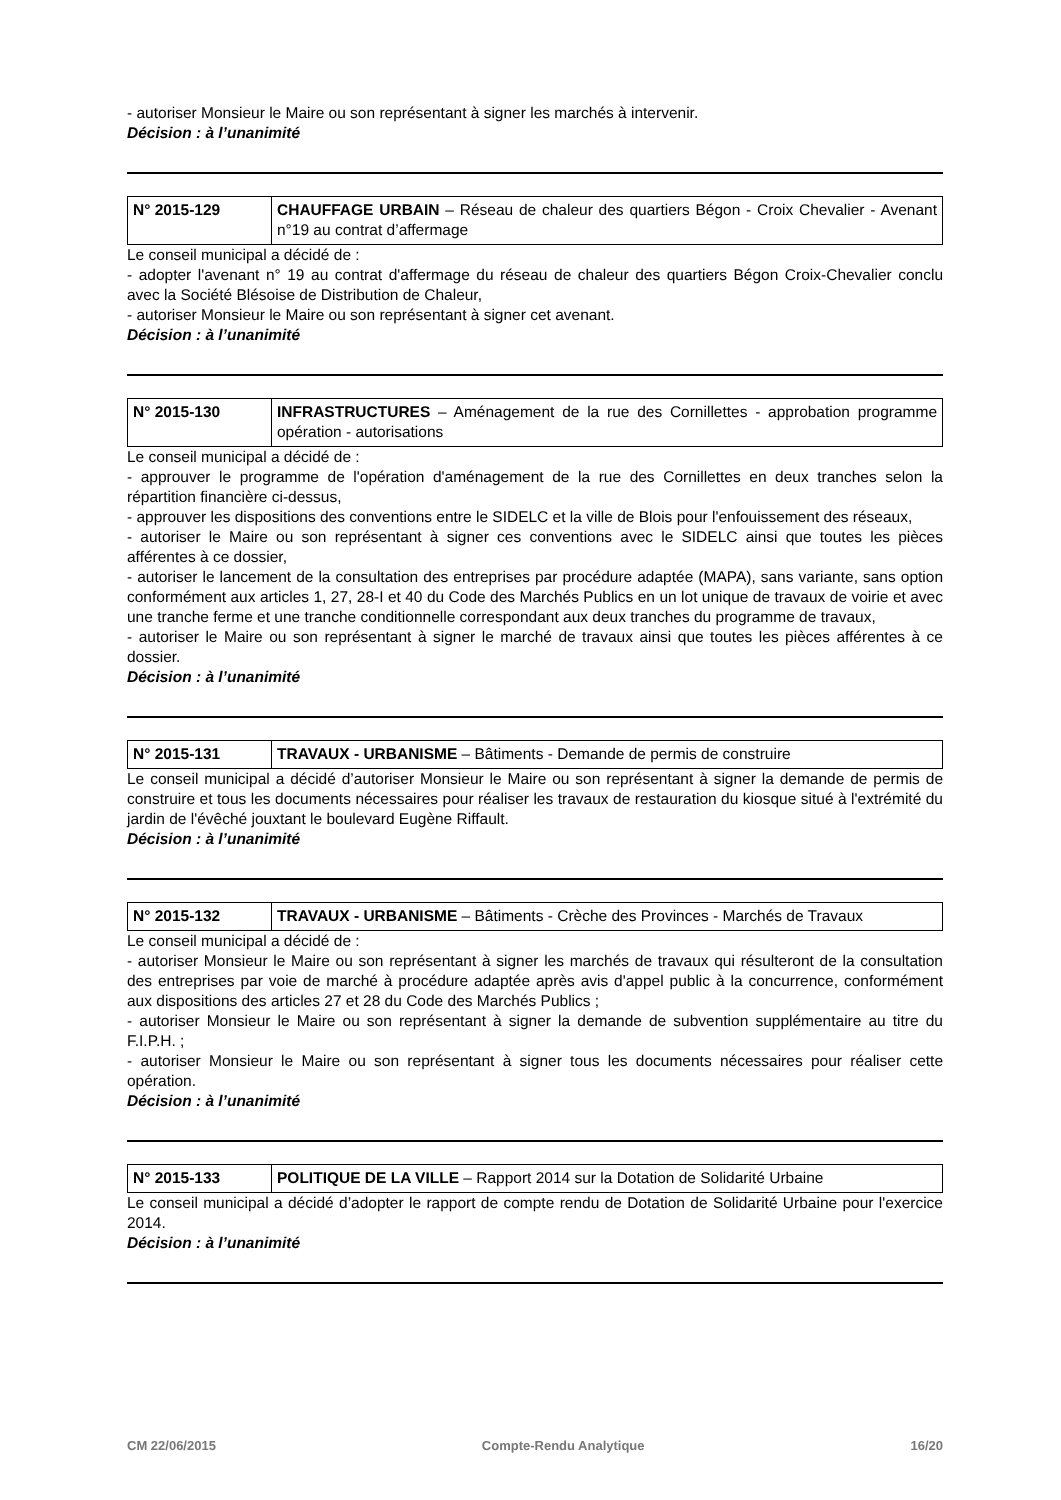- autoriser Monsieur le Maire ou son représentant à signer les marchés à intervenir.
Décision : à l’unanimité
| N° 2015-129 | CHAUFFAGE URBAIN – Réseau de chaleur des quartiers Bégon - Croix Chevalier - Avenant n°19 au contrat d’affermage |
Le conseil municipal a décidé de :
- adopter l'avenant n° 19 au contrat d'affermage du réseau de chaleur des quartiers Bégon Croix-Chevalier conclu avec la Société Blésoise de Distribution de Chaleur,
- autoriser Monsieur le Maire ou son représentant à signer cet avenant.
Décision : à l’unanimité
| N° 2015-130 | INFRASTRUCTURES – Aménagement de la rue des Cornillettes - approbation programme opération - autorisations |
Le conseil municipal a décidé de :
- approuver le programme de l'opération d'aménagement de la rue des Cornillettes en deux tranches selon la répartition financière ci-dessus,
- approuver les dispositions des conventions entre le SIDELC et la ville de Blois pour l'enfouissement des réseaux,
- autoriser le Maire ou son représentant à signer ces conventions avec le SIDELC ainsi que toutes les pièces afférentes à ce dossier,
- autoriser le lancement de la consultation des entreprises par procédure adaptée (MAPA), sans variante, sans option conformément aux articles 1, 27, 28-I et 40 du Code des Marchés Publics en un lot unique de travaux de voirie et avec une tranche ferme et une tranche conditionnelle correspondant aux deux tranches du programme de travaux,
- autoriser le Maire ou son représentant à signer le marché de travaux ainsi que toutes les pièces afférentes à ce dossier.
Décision : à l’unanimité
| N° 2015-131 | TRAVAUX - URBANISME – Bâtiments - Demande de permis de construire |
Le conseil municipal a décidé d’autoriser Monsieur le Maire ou son représentant à signer la demande de permis de construire et tous les documents nécessaires pour réaliser les travaux de restauration du kiosque situé à l'extrémité du jardin de l'évêché jouxtant le boulevard Eugène Riffault.
Décision : à l’unanimité
| N° 2015-132 | TRAVAUX - URBANISME – Bâtiments - Crèche des Provinces - Marchés de Travaux |
Le conseil municipal a décidé de :
- autoriser Monsieur le Maire ou son représentant à signer les marchés de travaux qui résulteront de la consultation des entreprises par voie de marché à procédure adaptée après avis d'appel public à la concurrence, conformément aux dispositions des articles 27 et 28 du Code des Marchés Publics ;
- autoriser Monsieur le Maire ou son représentant à signer la demande de subvention supplémentaire au titre du F.I.P.H. ;
- autoriser Monsieur le Maire ou son représentant à signer tous les documents nécessaires pour réaliser cette opération.
Décision : à l’unanimité
| N° 2015-133 | POLITIQUE DE LA VILLE – Rapport 2014 sur la Dotation de Solidarité Urbaine |
Le conseil municipal a décidé d’adopter le rapport de compte rendu de Dotation de Solidarité Urbaine pour l'exercice 2014.
Décision : à l’unanimité
CM 22/06/2015 Compte-Rendu Analytique 16/20